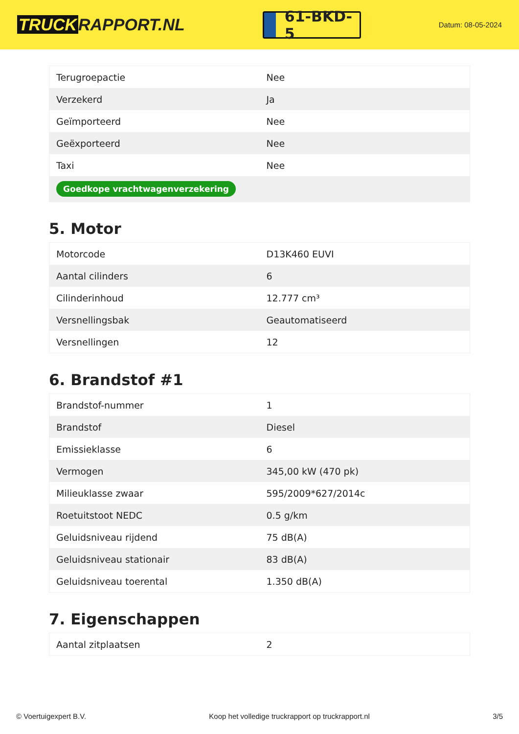TRUCK RAPPORT.NL
61-BKD-5
Datum: 08-05-2024
| Terugroepactie | Nee |
| Verzekerd | Ja |
| Geïmporteerd | Nee |
| Geëxporteerd | Nee |
| Taxi | Nee |
| Goedkope vrachtwagenverzekering | |
5. Motor
| Motorcode | D13K460 EUVI |
| Aantal cilinders | 6 |
| Cilinderinhoud | 12.777 cm³ |
| Versnellingsbak | Geautomatiseerd |
| Versnellingen | 12 |
6. Brandstof #1
| Brandstof-nummer | 1 |
| Brandstof | Diesel |
| Emissieklasse | 6 |
| Vermogen | 345,00 kW (470 pk) |
| Milieuklasse zwaar | 595/2009*627/2014c |
| Roetuitstoot NEDC | 0.5 g/km |
| Geluidsniveau rijdend | 75 dB(A) |
| Geluidsniveau stationair | 83 dB(A) |
| Geluidsniveau toerental | 1.350 dB(A) |
7. Eigenschappen
| Aantal zitplaatsen | 2 |
© Voertuigexpert B.V. Koop het volledige truckrapport op truckrapport.nl 3/5